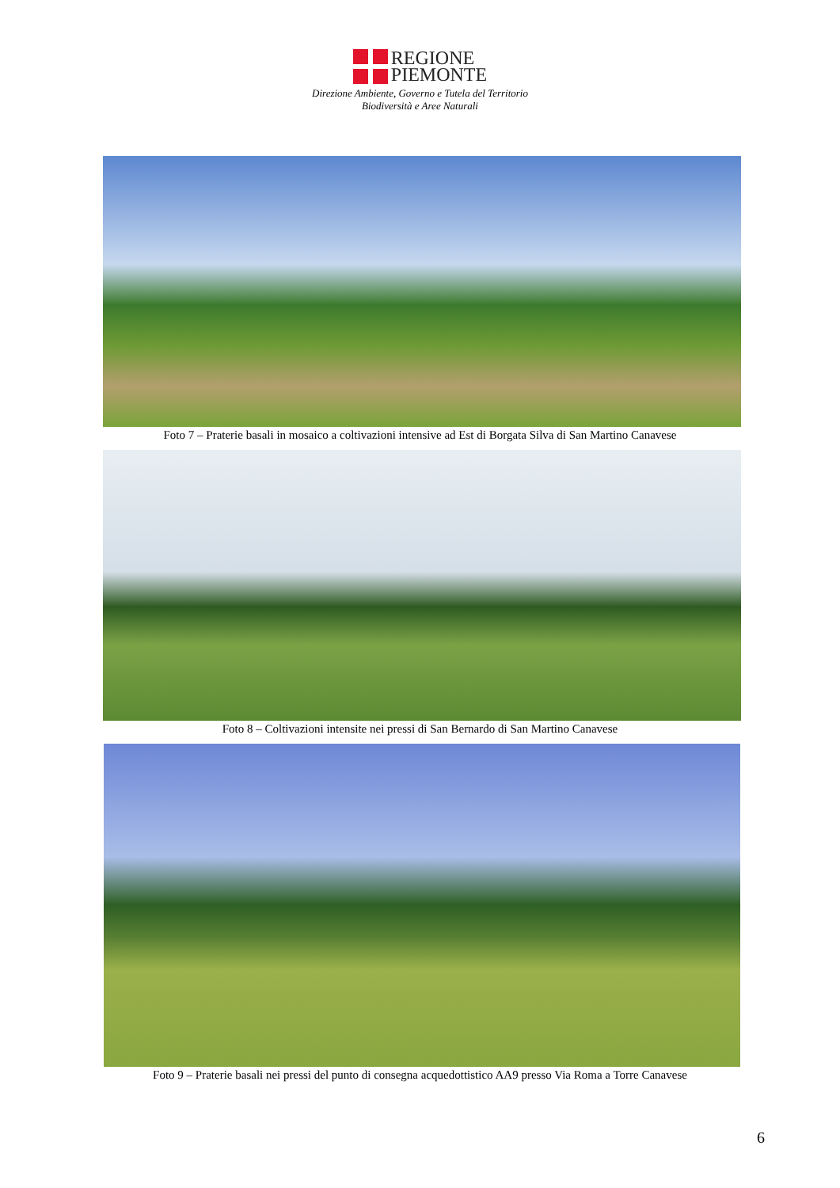REGIONE
PIEMONTE
Direzione Ambiente, Governo e Tutela del Territorio
Biodiversità e Aree Naturali
Foto 7 – Praterie basali in mosaico a coltivazioni intensive ad Est di Borgata Silva di San Martino Canavese
Foto 8 – Coltivazioni intensite nei pressi di San Bernardo di San Martino Canavese
Foto 9 – Praterie basali nei pressi del punto di consegna acquedottistico AA9 presso Via Roma a Torre Canavese
6